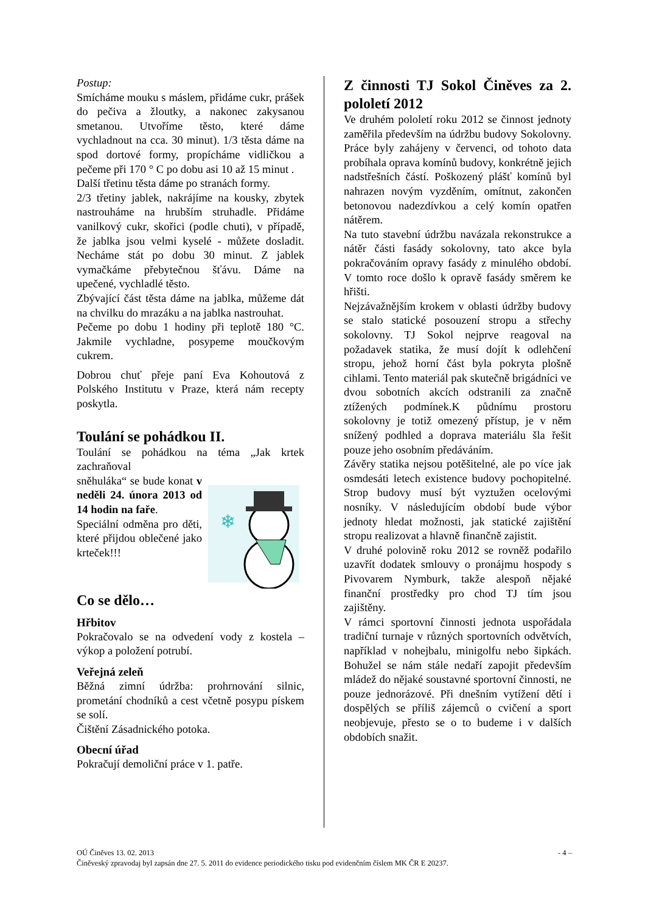Postup:
Smícháme mouku s máslem, přidáme cukr, prášek do pečiva a žloutky, a nakonec zakysanou smetanou. Utvoříme těsto, které dáme vychladnout na cca. 30 minut). 1/3 těsta dáme na spod dortové formy, propícháme vidličkou a pečeme při 170 ° C po dobu asi 10 až 15 minut .
Další třetinu těsta dáme po stranách formy.
2/3 třetiny jablek, nakrájíme na kousky, zbytek nastrouháme na hrubším struhadle. Přidáme vanilkový cukr, skořici (podle chuti), v případě, že jablka jsou velmi kyselé - můžete dosladit. Necháme stát po dobu 30 minut. Z jablek vymačkáme přebytečnou šťávu. Dáme na upečené, vychladlé těsto.
Zbývající část těsta dáme na jablka, můžeme dát na chvilku do mrazáku a na jablka nastrouhat.
Pečeme po dobu 1 hodiny při teplotě 180 °C. Jakmile vychladne, posypeme moučkovým cukrem.
Dobrou chuť přeje paní Eva Kohoutová z Polského Institutu v Praze, která nám recepty poskytla.
Toulání se pohádkou II.
Toulání se pohádkou na téma „Jak krtek zachraňoval
❄
sněhuláka“ se bude konat v neděli 24. února 2013 od 14 hodin na faře.
Speciální odměna pro děti, které přijdou oblečené jako krteček!!!
Co se dělo…
Hřbitov
Pokračovalo se na odvedení vody z kostela – výkop a položení potrubí.
Veřejná zeleň
Běžná zimní údržba: prohrnování silnic, prometání chodníků a cest včetně posypu pískem se solí.
Čištění Zásadnického potoka.
Obecní úřad
Pokračují demoliční práce v 1. patře.
Z činnosti TJ Sokol Činěves za 2. pololetí 2012
Ve druhém pololetí roku 2012 se činnost jednoty zaměřila především na údržbu budovy Sokolovny. Práce byly zahájeny v červenci, od tohoto data probíhala oprava komínů budovy, konkrétně jejich nadstřešních částí. Poškozený plášť komínů byl nahrazen novým vyzděním, omítnut, zakončen betonovou nadezdívkou a celý komín opatřen nátěrem.
Na tuto stavební údržbu navázala rekonstrukce a nátěr části fasády sokolovny, tato akce byla pokračováním opravy fasády z minulého období. V tomto roce došlo k opravě fasády směrem ke hřišti.
Nejzávažnějším krokem v oblasti údržby budovy se stalo statické posouzení stropu a střechy sokolovny. TJ Sokol nejprve reagoval na požadavek statika, že musí dojít k odlehčení stropu, jehož horní část byla pokryta plošně cihlami. Tento materiál pak skutečně brigádníci ve dvou sobotních akcích odstranili za značně ztížených podmínek.K půdnímu prostoru sokolovny je totiž omezený přístup, je v něm snížený podhled a doprava materiálu šla řešit pouze jeho osobním předáváním.
Závěry statika nejsou potěšitelné, ale po více jak osmdesáti letech existence budovy pochopitelné. Strop budovy musí být vyztužen ocelovými nosníky. V následujícím období bude výbor jednoty hledat možnosti, jak statické zajištění stropu realizovat a hlavně finančně zajistit.
V druhé polovině roku 2012 se rovněž podařilo uzavřít dodatek smlouvy o pronájmu hospody s Pivovarem Nymburk, takže alespoň nějaké finanční prostředky pro chod TJ tím jsou zajištěny.
V rámci sportovní činnosti jednota uspořádala tradiční turnaje v různých sportovních odvětvích, například v nohejbalu, minigolfu nebo šipkách. Bohužel se nám stále nedaří zapojit především mládež do nějaké soustavné sportovní činnosti, ne pouze jednorázové. Při dnešním vytížení dětí i dospělých se příliš zájemců o cvičení a sport neobjevuje, přesto se o to budeme i v dalších obdobích snažit.
OÚ Činěves 13. 02. 2013 - 4 –
Činěveský zpravodaj byl zapsán dne 27. 5. 2011 do evidence periodického tisku pod evidenčním číslem MK ČR E 20237.